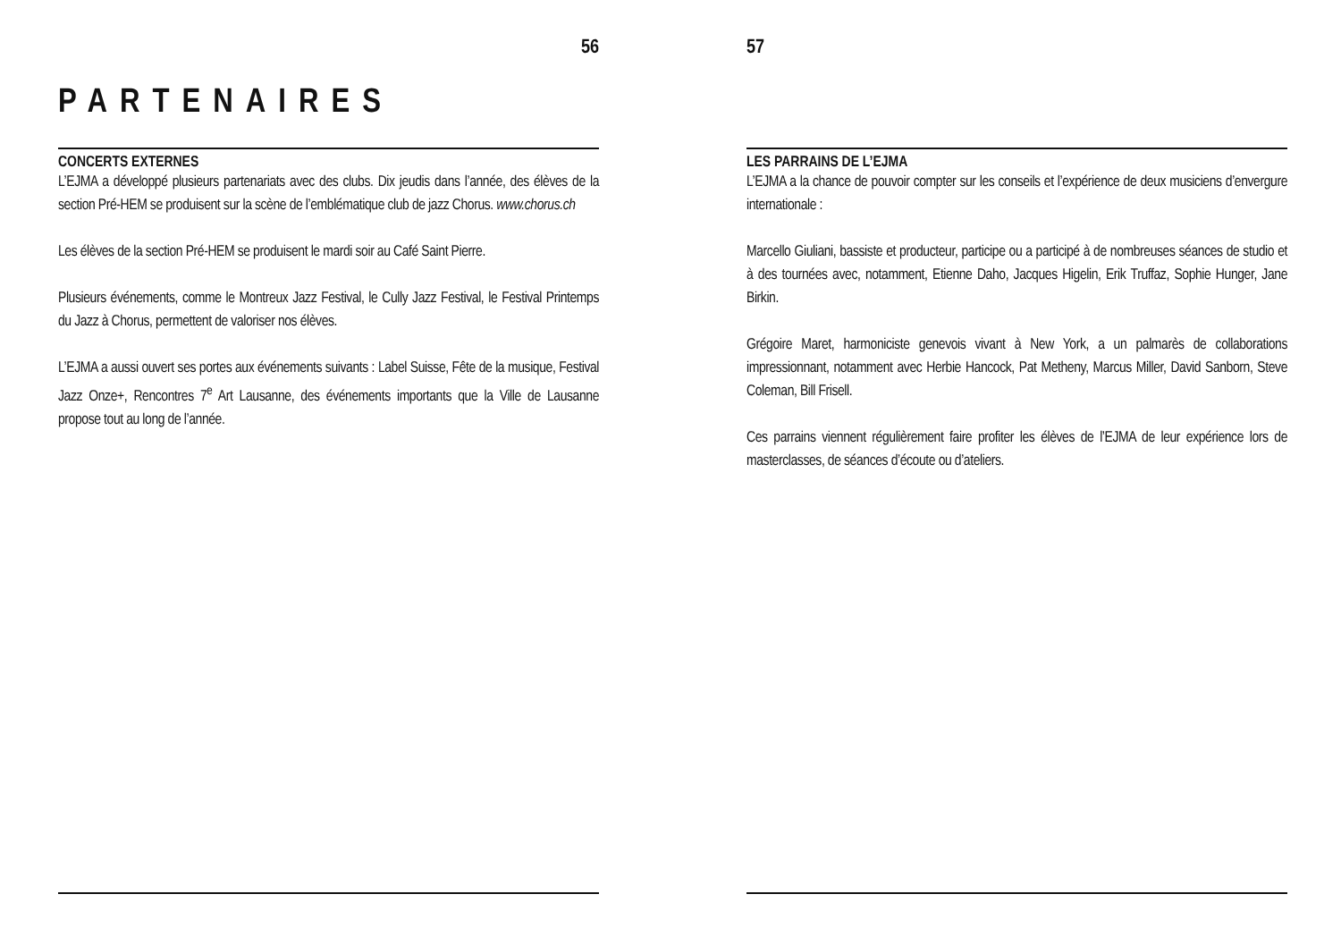56
PARTENAIRES
CONCERTS EXTERNES
L’EJMA a développé plusieurs partenariats avec des clubs. Dix jeudis dans l’année, des élèves de la section Pré-HEM se produisent sur la scène de l’emblématique club de jazz Chorus. www.chorus.ch
Les élèves de la section Pré-HEM se produisent le mardi soir au Café Saint Pierre.
Plusieurs événements, comme le Montreux Jazz Festival, le Cully Jazz Festival, le Festival Printemps du Jazz à Chorus, permettent de valoriser nos élèves.
L’EJMA a aussi ouvert ses portes aux événements suivants : Label Suisse, Fête de la musique, Festival Jazz Onze+, Rencontres 7<sup>e</sup> Art Lausanne, des événements importants que la Ville de Lausanne propose tout au long de l’année.
57
LES PARRAINS DE L’EJMA
L’EJMA a la chance de pouvoir compter sur les conseils et l’expérience de deux musiciens d’envergure internationale :
Marcello Giuliani, bassiste et producteur, participe ou a participé à de nombreuses séances de studio et à des tournées avec, notamment, Etienne Daho, Jacques Higelin, Erik Truffaz, Sophie Hunger, Jane Birkin.
Grégoire Maret, harmoniciste genevois vivant à New York, a un palmarès de collaborations impressionnant, notamment avec Herbie Hancock, Pat Metheny, Marcus Miller, David Sanborn, Steve Coleman, Bill Frisell.
Ces parrains viennent régulièrement faire profiter les élèves de l’EJMA de leur expérience lors de masterclasses, de séances d’écoute ou d’ateliers.